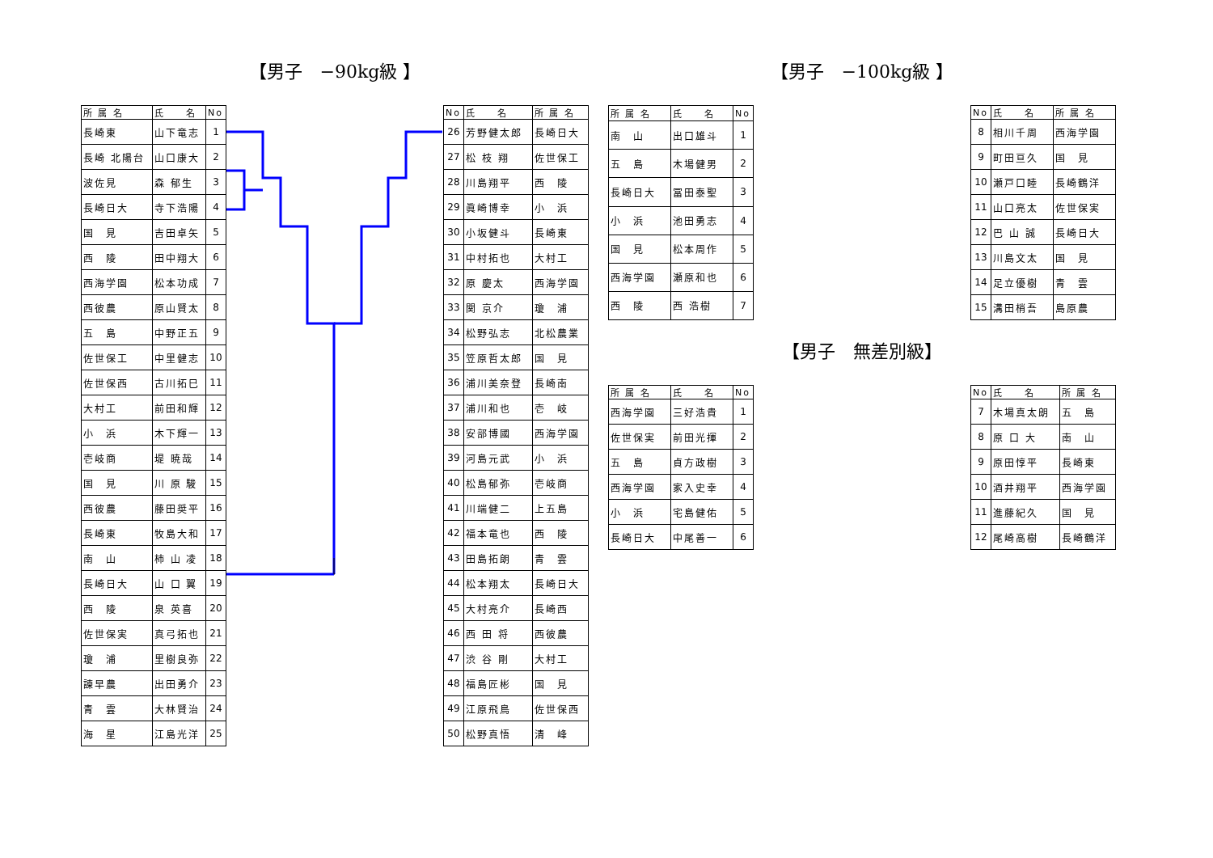【男子　−90kg級 】
| 所 属 名 | 氏 名 | No |
| --- | --- | --- |
| 長崎東 | 山下竜志 | 1 |
| 長崎 北陽台 | 山口康大 | 2 |
| 波佐見 | 森 郁生 | 3 |
| 長崎日大 | 寺下浩陽 | 4 |
| 国 見 | 吉田卓矢 | 5 |
| 西 陵 | 田中翔大 | 6 |
| 西海学園 | 松本功成 | 7 |
| 西彼農 | 原山賢太 | 8 |
| 五 島 | 中野正五 | 9 |
| 佐世保工 | 中里健志 | 10 |
| 佐世保西 | 古川拓巳 | 11 |
| 大村工 | 前田和輝 | 12 |
| 小 浜 | 木下輝一 | 13 |
| 壱岐商 | 堤 暁哉 | 14 |
| 国 見 | 川 原 駿 | 15 |
| 西彼農 | 藤田奨平 | 16 |
| 長崎東 | 牧島大和 | 17 |
| 南 山 | 柿 山 凌 | 18 |
| 長崎日大 | 山 口 翼 | 19 |
| 西 陵 | 泉 英喜 | 20 |
| 佐世保実 | 真弓拓也 | 21 |
| 瓊 浦 | 里樹良弥 | 22 |
| 諫早農 | 出田勇介 | 23 |
| 青 雲 | 大林賢治 | 24 |
| 海 星 | 江島光洋 | 25 |
| No | 氏 名 | 所 属 名 |
| --- | --- | --- |
| 26 | 芳野健太郎 | 長崎日大 |
| 27 | 松 枝 翔 | 佐世保工 |
| 28 | 川島翔平 | 西 陵 |
| 29 | 眞崎博幸 | 小 浜 |
| 30 | 小坂健斗 | 長崎東 |
| 31 | 中村拓也 | 大村工 |
| 32 | 原 慶太 | 西海学園 |
| 33 | 関 京介 | 瓊 浦 |
| 34 | 松野弘志 | 北松農業 |
| 35 | 笠原哲太郎 | 国 見 |
| 36 | 浦川美奈登 | 長崎南 |
| 37 | 浦川和也 | 壱 岐 |
| 38 | 安部博國 | 西海学園 |
| 39 | 河島元武 | 小 浜 |
| 40 | 松島郁弥 | 壱岐商 |
| 41 | 川端健二 | 上五島 |
| 42 | 福本竜也 | 西 陵 |
| 43 | 田島拓朗 | 青 雲 |
| 44 | 松本翔太 | 長崎日大 |
| 45 | 大村亮介 | 長崎西 |
| 46 | 西 田 将 | 西彼農 |
| 47 | 渋 谷 剛 | 大村工 |
| 48 | 福島匠彬 | 国 見 |
| 49 | 江原飛鳥 | 佐世保西 |
| 50 | 松野真悟 | 清 峰 |
【男子　−100kg級 】
| 所 属 名 | 氏 名 | No |
| --- | --- | --- |
| 南 山 | 出口雄斗 | 1 |
| 五 島 | 木場健男 | 2 |
| 長崎日大 | 冨田泰聖 | 3 |
| 小 浜 | 池田勇志 | 4 |
| 国 見 | 松本周作 | 5 |
| 西海学園 | 瀬原和也 | 6 |
| 西 陵 | 西 浩樹 | 7 |
| No | 氏 名 | 所 属 名 |
| --- | --- | --- |
| 8 | 相川千周 | 西海学園 |
| 9 | 町田亘久 | 国 見 |
| 10 | 瀬戸口睦 | 長崎鶴洋 |
| 11 | 山口亮太 | 佐世保実 |
| 12 | 巴 山 誠 | 長崎日大 |
| 13 | 川島文太 | 国 見 |
| 14 | 足立優樹 | 青 雲 |
| 15 | 溝田梢吾 | 島原農 |
【男子　無差別級】
| 所 属 名 | 氏 名 | No |
| --- | --- | --- |
| 西海学園 | 三好浩貴 | 1 |
| 佐世保実 | 前田光揮 | 2 |
| 五 島 | 貞方政樹 | 3 |
| 西海学園 | 家入史幸 | 4 |
| 小 浜 | 宅島健佑 | 5 |
| 長崎日大 | 中尾善一 | 6 |
| No | 氏 名 | 所 属 名 |
| --- | --- | --- |
| 7 | 木場真太朗 | 五 島 |
| 8 | 原 口 大 | 南 山 |
| 9 | 原田惇平 | 長崎東 |
| 10 | 酒井翔平 | 西海学園 |
| 11 | 進藤紀久 | 国 見 |
| 12 | 尾崎高樹 | 長崎鶴洋 |